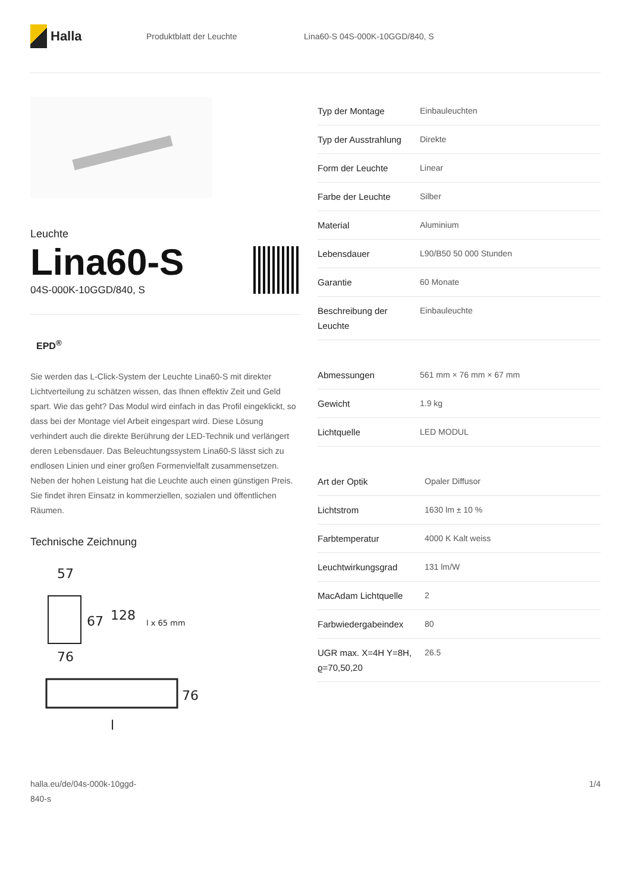Halla
Produktblatt der Leuchte Lina60-S 04S-000K-10GGD/840, S
Leuchte
Lina60-S
04S-000K-10GGD/840, S
EPD<sup>®</sup>
Sie werden das L-Click-System der Leuchte Lina60-S mit direkter Lichtverteilung zu schätzen wissen, das Ihnen effektiv Zeit und Geld spart. Wie das geht? Das Modul wird einfach in das Profil eingeklickt, so dass bei der Montage viel Arbeit eingespart wird. Diese Lösung verhindert auch die direkte Berührung der LED-Technik und verlängert deren Lebensdauer. Das Beleuchtungssystem Lina60-S lässt sich zu endlosen Linien und einer großen Formenvielfalt zusammensetzen. Neben der hohen Leistung hat die Leuchte auch einen günstigen Preis. Sie findet ihren Einsatz in kommerziellen, sozialen und öffentlichen Räumen.
Technische Zeichnung
57
67
128
l x 65 mm
76
76
l
| Typ der Montage | Einbauleuchten |
| Typ der Ausstrahlung | Direkte |
| Form der Leuchte | Linear |
| Farbe der Leuchte | Silber |
| Material | Aluminium |
| Lebensdauer | L90/B50 50 000 Stunden |
| Garantie | 60 Monate |
| Beschreibung der Leuchte | Einbauleuchte |
| Abmessungen | 561 mm × 76 mm × 67 mm |
| Gewicht | 1.9 kg |
| Lichtquelle | LED MODUL |
| Art der Optik | Opaler Diffusor |
| Lichtstrom | 1630 lm ± 10 % |
| Farbtemperatur | 4000 K Kalt weiss |
| Leuchtwirkungsgrad | 131 lm/W |
| MacAdam Lichtquelle | 2 |
| Farbwiedergabeindex | 80 |
| UGR max. X=4H Y=8H, ϱ=70,50,20 | 26.5 |
halla.eu/de/04s-000k-10ggd-
840-s
1/4